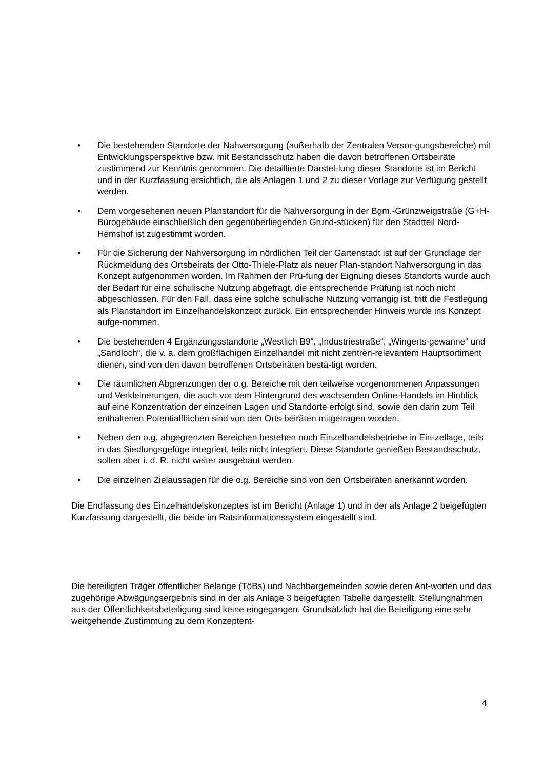• Die bestehenden Standorte der Nahversorgung (außerhalb der Zentralen Versor-gungsbereiche) mit Entwicklungsperspektive bzw. mit Bestandsschutz haben die davon betroffenen Ortsbeiräte zustimmend zur Kenntnis genommen. Die detaillierte Darstel-lung dieser Standorte ist im Bericht und in der Kurzfassung ersichtlich, die als Anlagen 1 und 2 zu dieser Vorlage zur Verfügung gestellt werden.
• Dem vorgesehenen neuen Planstandort für die Nahversorgung in der Bgm.-Grünzweigstraße (G+H-Bürogebäude einschließlich den gegenüberliegenden Grund-stücken) für den Stadtteil Nord-Hemshof ist zugestimmt worden.
• Für die Sicherung der Nahversorgung im nördlichen Teil der Gartenstadt ist auf der Grundlage der Rückmeldung des Ortsbeirats der Otto-Thiele-Platz als neuer Plan-standort Nahversorgung in das Konzept aufgenommen worden. Im Rahmen der Prü-fung der Eignung dieses Standorts wurde auch der Bedarf für eine schulische Nutzung abgefragt, die entsprechende Prüfung ist noch nicht abgeschlossen. Für den Fall, dass eine solche schulische Nutzung vorrangig ist, tritt die Festlegung als Planstandort im Einzelhandelskonzept zurück. Ein entsprechender Hinweis wurde ins Konzept aufge-nommen.
• Die bestehenden 4 Ergänzungsstandorte „Westlich B9“, „Industriestraße“, „Wingerts-gewanne“ und „Sandloch“, die v. a. dem großflächigen Einzelhandel mit nicht zentren-relevantem Hauptsortiment dienen, sind von den davon betroffenen Ortsbeiräten bestä-tigt worden.
• Die räumlichen Abgrenzungen der o.g. Bereiche mit den teilweise vorgenommenen Anpassungen und Verkleinerungen, die auch vor dem Hintergrund des wachsenden Online-Handels im Hinblick auf eine Konzentration der einzelnen Lagen und Standorte erfolgt sind, sowie den darin zum Teil enthaltenen Potentialflächen sind von den Orts-beiräten mitgetragen worden.
• Neben den o.g. abgegrenzten Bereichen bestehen noch Einzelhandelsbetriebe in Ein-zellage, teils in das Siedlungsgefüge integriert, teils nicht integriert. Diese Standorte genießen Bestandsschutz, sollen aber i. d. R. nicht weiter ausgebaut werden.
• Die einzelnen Zielaussagen für die o.g. Bereiche sind von den Ortsbeiräten anerkannt worden.
Die Endfassung des Einzelhandelskonzeptes ist im Bericht (Anlage 1) und in der als Anlage 2 beigefügten Kurzfassung dargestellt, die beide im Ratsinformationssystem eingestellt sind.
Die beteiligten Träger öffentlicher Belange (TöBs) und Nachbargemeinden sowie deren Ant-worten und das zugehörige Abwägungsergebnis sind in der als Anlage 3 beigefügten Tabelle dargestellt. Stellungnahmen aus der Öffentlichkeitsbeteiligung sind keine eingegangen. Grundsätzlich hat die Beteiligung eine sehr weitgehende Zustimmung zu dem Konzeptent-
4